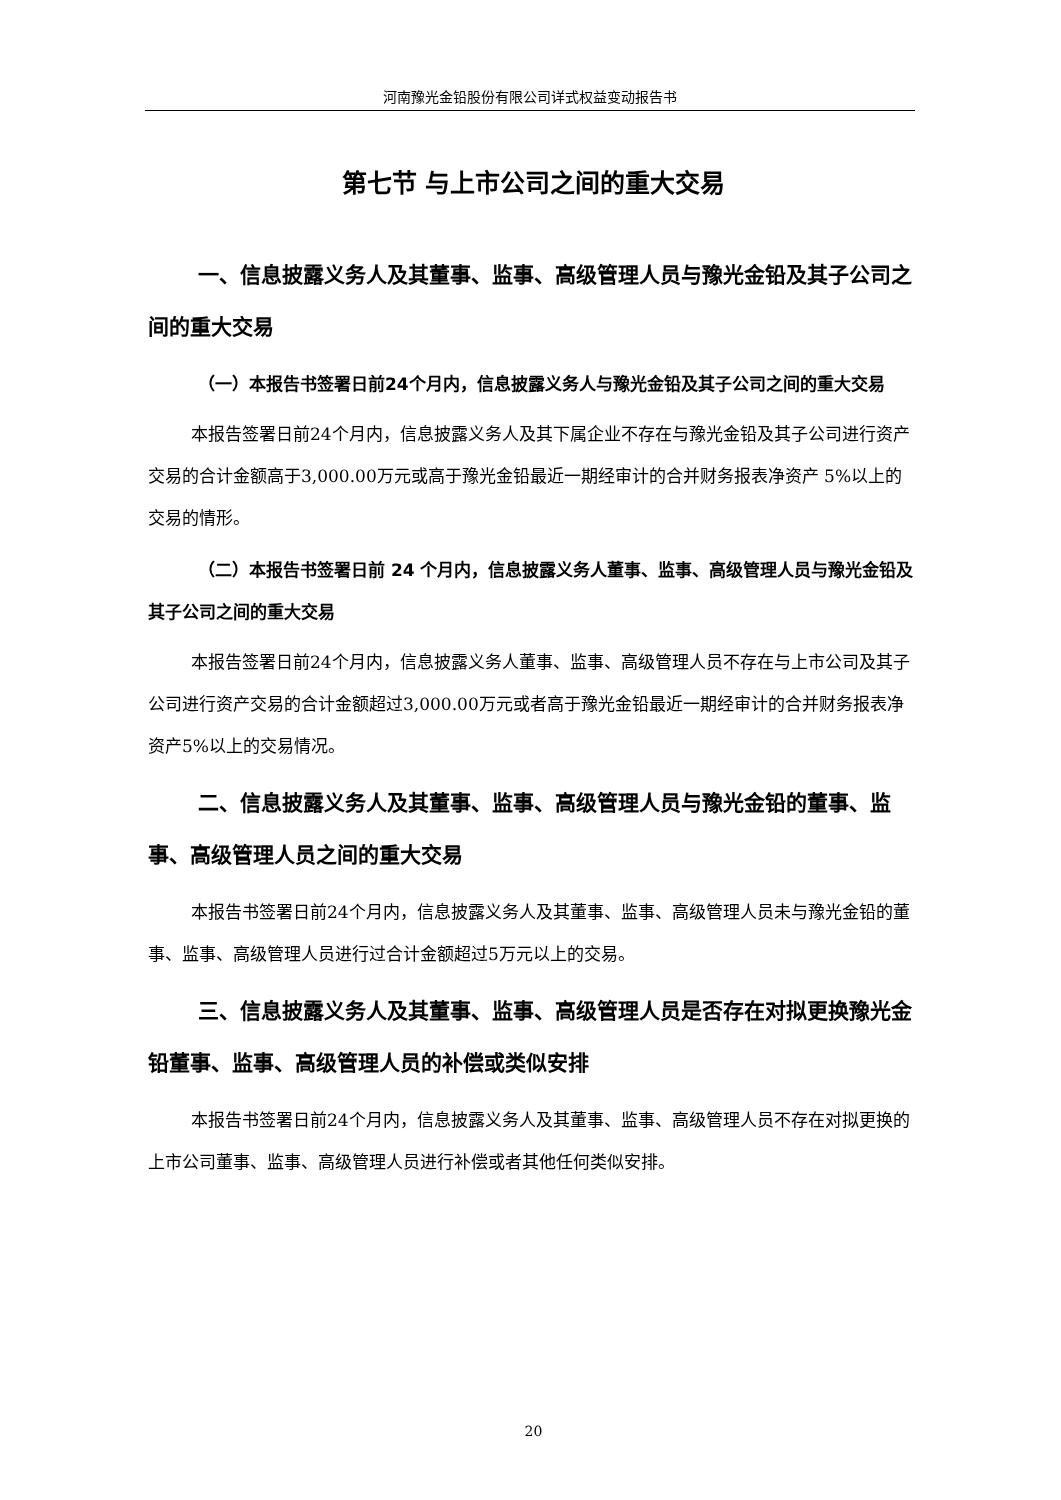河南豫光金铅股份有限公司详式权益变动报告书
第七节 与上市公司之间的重大交易
一、信息披露义务人及其董事、监事、高级管理人员与豫光金铅及其子公司之间的重大交易
（一）本报告书签署日前24个月内，信息披露义务人与豫光金铅及其子公司之间的重大交易
本报告签署日前24个月内，信息披露义务人及其下属企业不存在与豫光金铅及其子公司进行资产交易的合计金额高于3,000.00万元或高于豫光金铅最近一期经审计的合并财务报表净资产 5%以上的交易的情形。
（二）本报告书签署日前 24 个月内，信息披露义务人董事、监事、高级管理人员与豫光金铅及其子公司之间的重大交易
本报告签署日前24个月内，信息披露义务人董事、监事、高级管理人员不存在与上市公司及其子公司进行资产交易的合计金额超过3,000.00万元或者高于豫光金铅最近一期经审计的合并财务报表净资产5%以上的交易情况。
二、信息披露义务人及其董事、监事、高级管理人员与豫光金铅的董事、监事、高级管理人员之间的重大交易
本报告书签署日前24个月内，信息披露义务人及其董事、监事、高级管理人员未与豫光金铅的董事、监事、高级管理人员进行过合计金额超过5万元以上的交易。
三、信息披露义务人及其董事、监事、高级管理人员是否存在对拟更换豫光金铅董事、监事、高级管理人员的补偿或类似安排
本报告书签署日前24个月内，信息披露义务人及其董事、监事、高级管理人员不存在对拟更换的上市公司董事、监事、高级管理人员进行补偿或者其他任何类似安排。
20